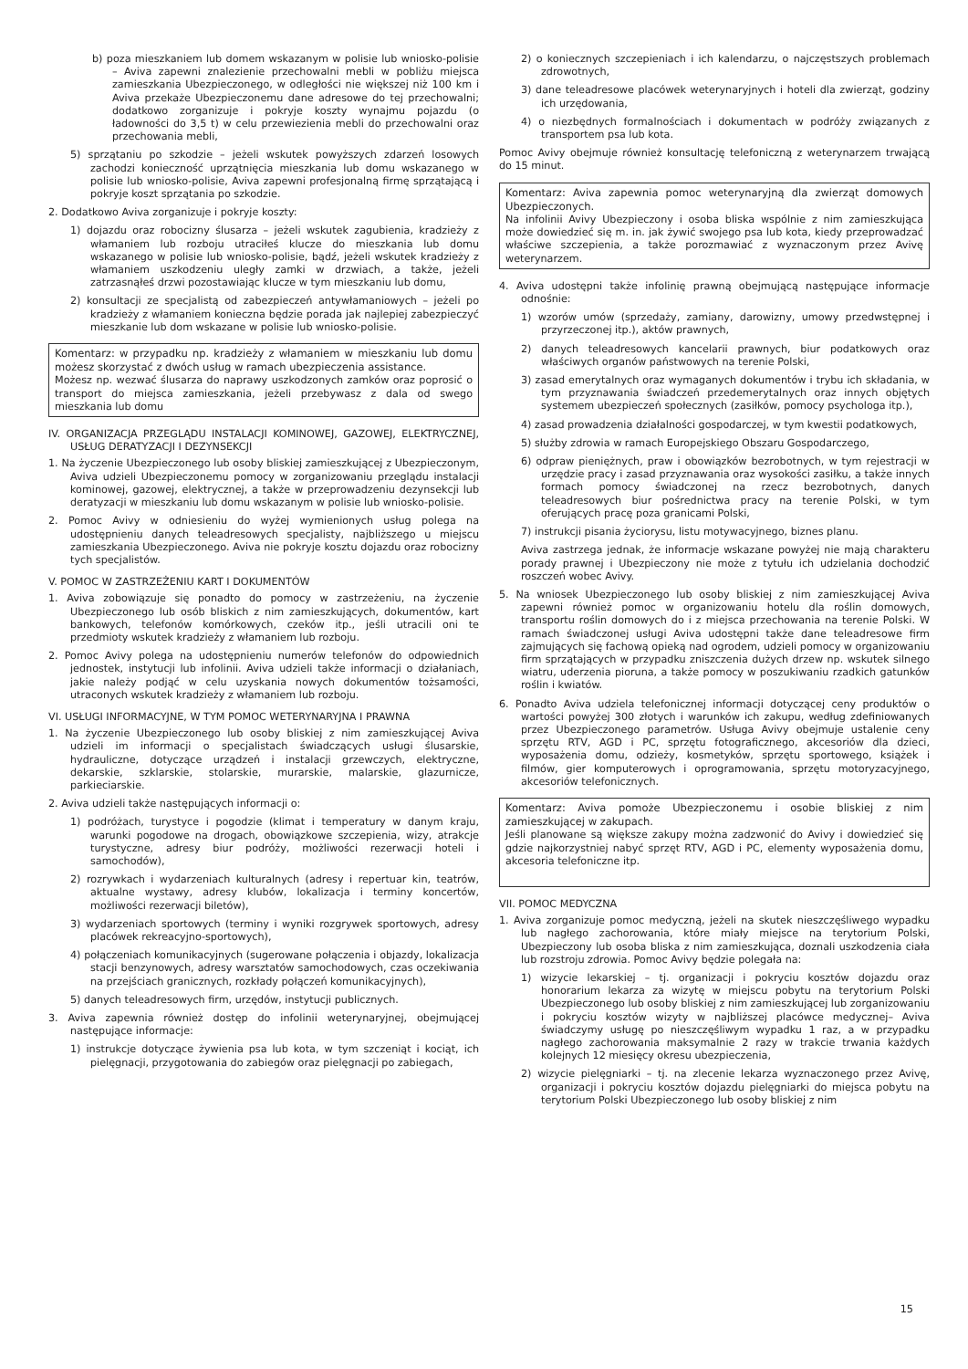b) poza mieszkaniem lub domem wskazanym w polisie lub wniosko-polisie – Aviva zapewni znalezienie przechowalni mebli w pobliżu miejsca zamieszkania Ubezpieczonego, w odległości nie większej niż 100 km i Aviva przekaże Ubezpieczonemu dane adresowe do tej przechowalni; dodatkowo zorganizuje i pokryje koszty wynajmu pojazdu (o ładowności do 3,5 t) w celu przewiezienia mebli do przechowalni oraz przechowania mebli,
5) sprzątaniu po szkodzie – jeżeli wskutek powyższych zdarzeń losowych zachodzi konieczność uprzątnięcia mieszkania lub domu wskazanego w polisie lub wniosko-polisie, Aviva zapewni profesjonalną firmę sprzątającą i pokryje koszt sprzątania po szkodzie.
2. Dodatkowo Aviva zorganizuje i pokryje koszty:
1) dojazdu oraz robocizny ślusarza – jeżeli wskutek zagubienia, kradzieży z włamaniem lub rozboju utraciłeś klucze do mieszkania lub domu wskazanego w polisie lub wniosko-polisie, bądź, jeżeli wskutek kradzieży z włamaniem uszkodzeniu uległy zamki w drzwiach, a także, jeżeli zatrzasnąłeś drzwi pozostawiając klucze w tym mieszkaniu lub domu,
2) konsultacji ze specjalistą od zabezpieczeń antywłamaniowych – jeżeli po kradzieży z włamaniem konieczna będzie porada jak najlepiej zabezpieczyć mieszkanie lub dom wskazane w polisie lub wniosko-polisie.
Komentarz: w przypadku np. kradzieży z włamaniem w mieszkaniu lub domu możesz skorzystać z dwóch usług w ramach ubezpieczenia assistance.
Możesz np. wezwać ślusarza do naprawy uszkodzonych zamków oraz poprosić o transport do miejsca zamieszkania, jeżeli przebywasz z dala od swego mieszkania lub domu
IV. ORGANIZACJA PRZEGLĄDU INSTALACJI KOMINOWEJ, GAZOWEJ, ELEKTRYCZNEJ, USŁUG DERATYZACJI I DEZYNSEKCJI
1. Na życzenie Ubezpieczonego lub osoby bliskiej zamieszkującej z Ubezpieczonym, Aviva udzieli Ubezpieczonemu pomocy w zorganizowaniu przeglądu instalacji kominowej, gazowej, elektrycznej, a także w przeprowadzeniu dezynsekcji lub deratyzacji w mieszkaniu lub domu wskazanym w polisie lub wniosko-polisie.
2. Pomoc Avivy w odniesieniu do wyżej wymienionych usług polega na udostępnieniu danych teleadresowych specjalisty, najbliższego u miejscu zamieszkania Ubezpieczonego. Aviva nie pokryje kosztu dojazdu oraz robocizny tych specjalistów.
V. POMOC W ZASTRZEŻENIU KART I DOKUMENTÓW
1. Aviva zobowiązuje się ponadto do pomocy w zastrzeżeniu, na życzenie Ubezpieczonego lub osób bliskich z nim zamieszkujących, dokumentów, kart bankowych, telefonów komórkowych, czeków itp., jeśli utracili oni te przedmioty wskutek kradzieży z włamaniem lub rozboju.
2. Pomoc Avivy polega na udostępnieniu numerów telefonów do odpowiednich jednostek, instytucji lub infolinii. Aviva udzieli także informacji o działaniach, jakie należy podjąć w celu uzyskania nowych dokumentów tożsamości, utraconych wskutek kradzieży z włamaniem lub rozboju.
VI. USŁUGI INFORMACYJNE, W TYM POMOC WETERYNARYJNA I PRAWNA
1. Na życzenie Ubezpieczonego lub osoby bliskiej z nim zamieszkującej Aviva udzieli im informacji o specjalistach świadczących usługi ślusarskie, hydrauliczne, dotyczące urządzeń i instalacji grzewczych, elektryczne, dekarskie, szklarskie, stolarskie, murarskie, malarskie, glazurnicze, parkieciarskie.
2. Aviva udzieli także następujących informacji o:
1) podróżach, turystyce i pogodzie (klimat i temperatury w danym kraju, warunki pogodowe na drogach, obowiązkowe szczepienia, wizy, atrakcje turystyczne, adresy biur podróży, możliwości rezerwacji hoteli i samochodów),
2) rozrywkach i wydarzeniach kulturalnych (adresy i repertuar kin, teatrów, aktualne wystawy, adresy klubów, lokalizacja i terminy koncertów, możliwości rezerwacji biletów),
3) wydarzeniach sportowych (terminy i wyniki rozgrywek sportowych, adresy placówek rekreacyjno-sportowych),
4) połączeniach komunikacyjnych (sugerowane połączenia i objazdy, lokalizacja stacji benzynowych, adresy warsztatów samochodowych, czas oczekiwania na przejściach granicznych, rozkłady połączeń komunikacyjnych),
5) danych teleadresowych firm, urzędów, instytucji publicznych.
3. Aviva zapewnia również dostęp do infolinii weterynaryjnej, obejmującej następujące informacje:
1) instrukcje dotyczące żywienia psa lub kota, w tym szczeniąt i kociąt, ich pielęgnacji, przygotowania do zabiegów oraz pielęgnacji po zabiegach,
2) o koniecznych szczepieniach i ich kalendarzu, o najczęstszych problemach zdrowotnych,
3) dane teleadresowe placówek weterynaryjnych i hoteli dla zwierząt, godziny ich urzędowania,
4) o niezbędnych formalnościach i dokumentach w podróży związanych z transportem psa lub kota.
Pomoc Avivy obejmuje również konsultację telefoniczną z weterynarzem trwającą do 15 minut.
Komentarz: Aviva zapewnia pomoc weterynaryjną dla zwierząt domowych Ubezpieczonych.
Na infolinii Avivy Ubezpieczony i osoba bliska wspólnie z nim zamieszkująca może dowiedzieć się m. in. jak żywić swojego psa lub kota, kiedy przeprowadzać właściwe szczepienia, a także porozmawiać z wyznaczonym przez Avivę weterynarzem.
4. Aviva udostępni także infolinię prawną obejmującą następujące informacje odnośnie:
1) wzorów umów (sprzedaży, zamiany, darowizny, umowy przedwstępnej i przyrzeczonej itp.), aktów prawnych,
2) danych teleadresowych kancelarii prawnych, biur podatkowych oraz właściwych organów państwowych na terenie Polski,
3) zasad emerytalnych oraz wymaganych dokumentów i trybu ich składania, w tym przyznawania świadczeń przedemerytalnych oraz innych objętych systemem ubezpieczeń społecznych (zasiłków, pomocy psychologa itp.),
4) zasad prowadzenia działalności gospodarczej, w tym kwestii podatkowych,
5) służby zdrowia w ramach Europejskiego Obszaru Gospodarczego,
6) odpraw pieniężnych, praw i obowiązków bezrobotnych, w tym rejestracji w urzędzie pracy i zasad przyznawania oraz wysokości zasiłku, a także innych formach pomocy świadczonej na rzecz bezrobotnych, danych teleadresowych biur pośrednictwa pracy na terenie Polski, w tym oferujących pracę poza granicami Polski,
7) instrukcji pisania życiorysu, listu motywacyjnego, biznes planu.
Aviva zastrzega jednak, że informacje wskazane powyżej nie mają charakteru porady prawnej i Ubezpieczony nie może z tytułu ich udzielania dochodzić roszczeń wobec Avivy.
5. Na wniosek Ubezpieczonego lub osoby bliskiej z nim zamieszkującej Aviva zapewni również pomoc w organizowaniu hotelu dla roślin domowych, transportu roślin domowych do i z miejsca przechowania na terenie Polski. W ramach świadczonej usługi Aviva udostępni także dane teleadresowe firm zajmujących się fachową opieką nad ogrodem, udzieli pomocy w organizowaniu firm sprzątających w przypadku zniszczenia dużych drzew np. wskutek silnego wiatru, uderzenia pioruna, a także pomocy w poszukiwaniu rzadkich gatunków roślin i kwiatów.
6. Ponadto Aviva udziela telefonicznej informacji dotyczącej ceny produktów o wartości powyżej 300 złotych i warunków ich zakupu, według zdefiniowanych przez Ubezpieczonego parametrów. Usługa Avivy obejmuje ustalenie ceny sprzętu RTV, AGD i PC, sprzętu fotograficznego, akcesoriów dla dzieci, wyposażenia domu, odzieży, kosmetyków, sprzętu sportowego, książek i filmów, gier komputerowych i oprogramowania, sprzętu motoryzacyjnego, akcesoriów telefonicznych.
Komentarz: Aviva pomoże Ubezpieczonemu i osobie bliskiej z nim zamieszkującej w zakupach.
Jeśli planowane są większe zakupy można zadzwonić do Avivy i dowiedzieć się gdzie najkorzystniej nabyć sprzęt RTV, AGD i PC, elementy wyposażenia domu, akcesoria telefoniczne itp.
VII. POMOC MEDYCZNA
1. Aviva zorganizuje pomoc medyczną, jeżeli na skutek nieszczęśliwego wypadku lub nagłego zachorowania, które miały miejsce na terytorium Polski, Ubezpieczony lub osoba bliska z nim zamieszkująca, doznali uszkodzenia ciała lub rozstroju zdrowia. Pomoc Avivy będzie polegała na:
1) wizycie lekarskiej – tj. organizacji i pokryciu kosztów dojazdu oraz honorarium lekarza za wizytę w miejscu pobytu na terytorium Polski Ubezpieczonego lub osoby bliskiej z nim zamieszkującej lub zorganizowaniu i pokryciu kosztów wizyty w najbliższej placówce medycznej– Aviva świadczymy usługę po nieszczęśliwym wypadku 1 raz, a w przypadku nagłego zachorowania maksymalnie 2 razy w trakcie trwania każdych kolejnych 12 miesięcy okresu ubezpieczenia,
2) wizycie pielęgniarki – tj. na zlecenie lekarza wyznaczonego przez Avivę, organizacji i pokryciu kosztów dojazdu pielęgniarki do miejsca pobytu na terytorium Polski Ubezpieczonego lub osoby bliskiej z nim
15